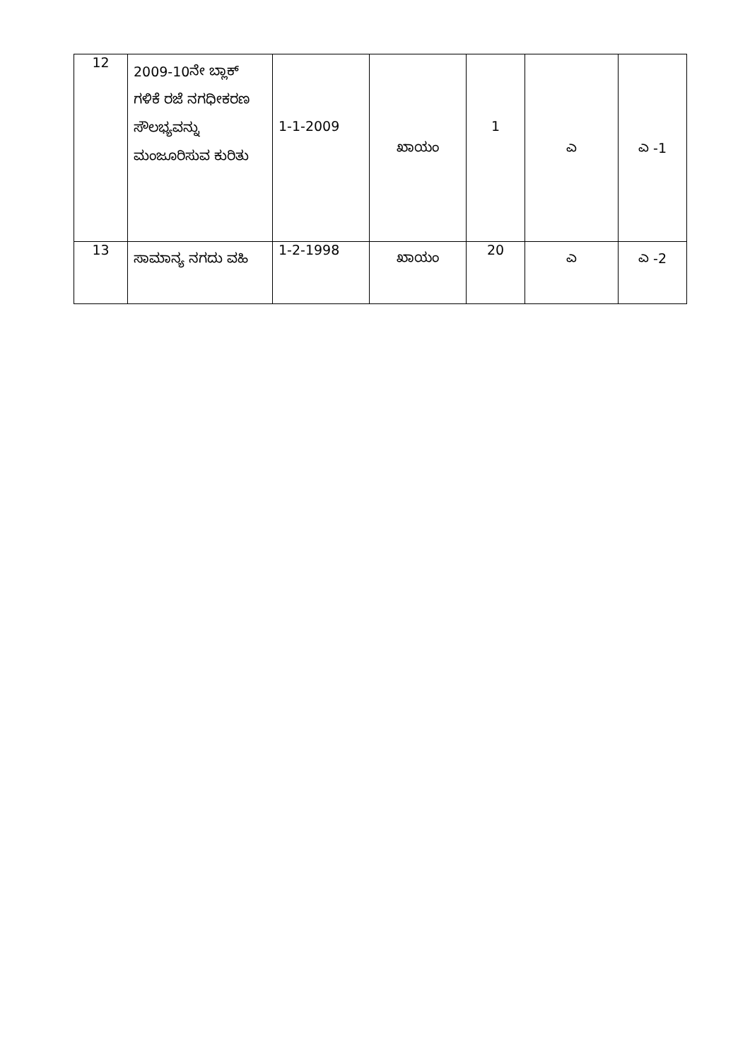| 12 | 2009-10ನೇ ಬ್ಲಾಕ್ ಗಳಿಕೆ ರಜೆ ನಗಧೀಕರಣ ಸೌಲಭ್ಯವನ್ನು ಮಂಜೂರಿಸುವ ಕುರಿತು | 1-1-2009 | ಖಾಯಂ | 1 | ಎ | ಎ -1 |
| 13 | ಸಾಮಾನ್ಯ ನಗದು ವಹಿ | 1-2-1998 | ಖಾಯಂ | 20 | ಎ | ಎ -2 |